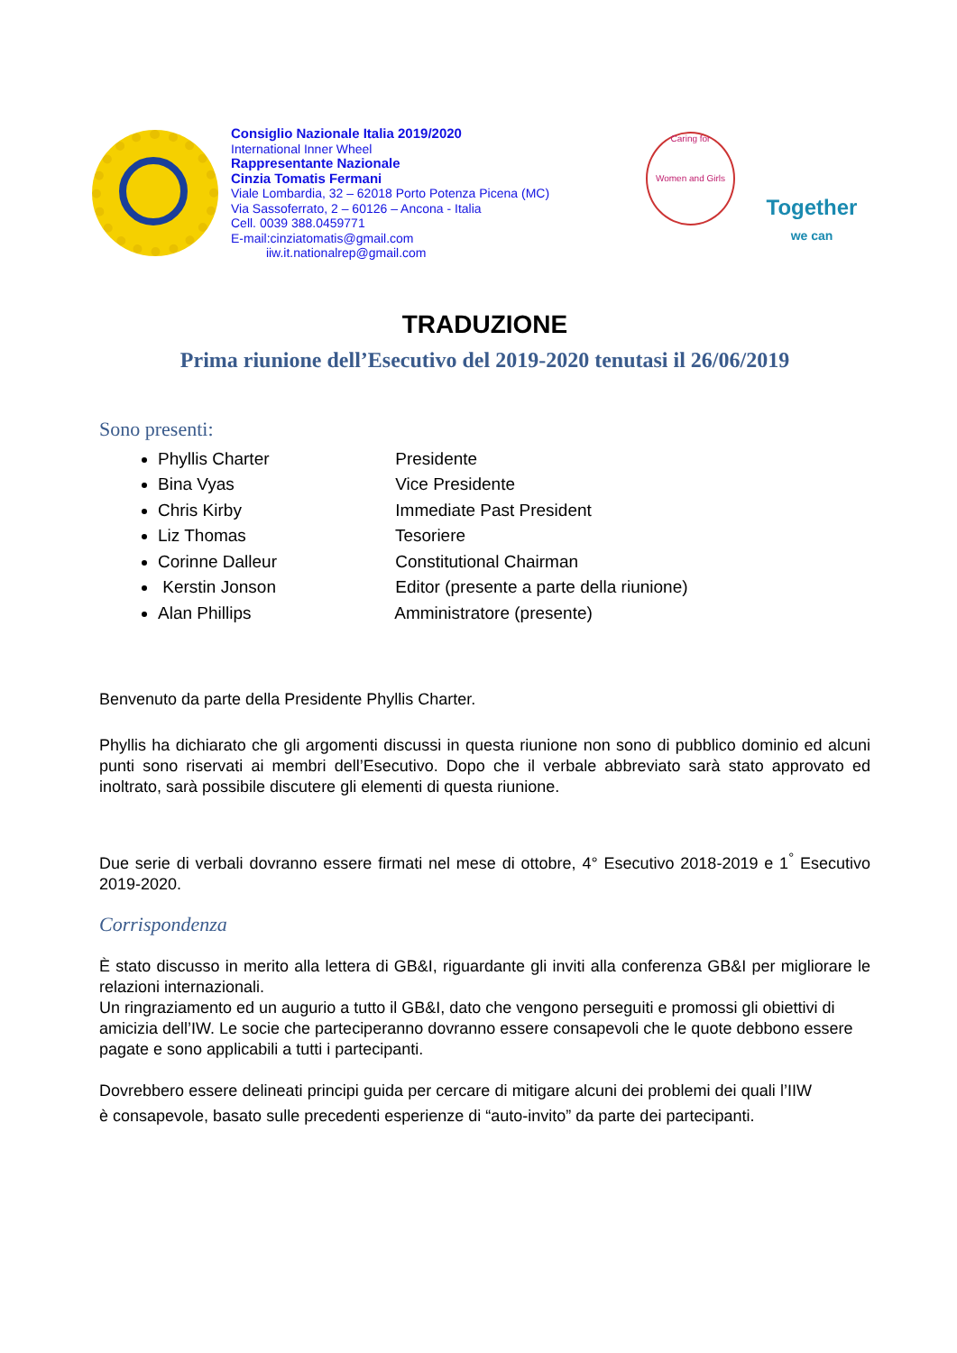Consiglio Nazionale Italia 2019/2020
International Inner Wheel
Rappresentante Nazionale
Cinzia Tomatis Fermani
Viale Lombardia, 32 – 62018 Porto Potenza Picena (MC)
Via Sassoferrato, 2 – 60126 – Ancona - Italia
Cell. 0039 388.0459771
E-mail:cinziatomatis@gmail.com
iiw.it.nationalrep@gmail.com
Caring for
Women and Girls
Together
we can
TRADUZIONE
Prima riunione dell’Esecutivo del 2019-2020 tenutasi il 26/06/2019
Sono presenti:
Phyllis Charter Presidente
Bina Vyas Vice Presidente
Chris Kirby Immediate Past President
Liz Thomas Tesoriere
Corinne Dalleur Constitutional Chairman
Kerstin Jonson Editor (presente a parte della riunione)
Alan Phillips Amministratore (presente)
Benvenuto da parte della Presidente Phyllis Charter.
Phyllis ha dichiarato che gli argomenti discussi in questa riunione non sono di pubblico dominio ed alcuni punti sono riservati ai membri dell’Esecutivo. Dopo che il verbale abbreviato sarà stato approvato ed inoltrato, sarà possibile discutere gli elementi di questa riunione.
Due serie di verbali dovranno essere firmati nel mese di ottobre, 4° Esecutivo 2018-2019 e 1<sup>°</sup> Esecutivo 2019-2020.
Corrispondenza
È stato discusso in merito alla lettera di GB&I, riguardante gli inviti alla conferenza GB&I per migliorare le relazioni internazionali.
Un ringraziamento ed un augurio a tutto il GB&I, dato che vengono perseguiti e promossi gli obiettivi di amicizia dell’IW. Le socie che parteciperanno dovranno essere consapevoli che le quote debbono essere pagate e sono applicabili a tutti i partecipanti.
Dovrebbero essere delineati principi guida per cercare di mitigare alcuni dei problemi dei quali l’IIW è consapevole, basato sulle precedenti esperienze di “auto-invito” da parte dei partecipanti.